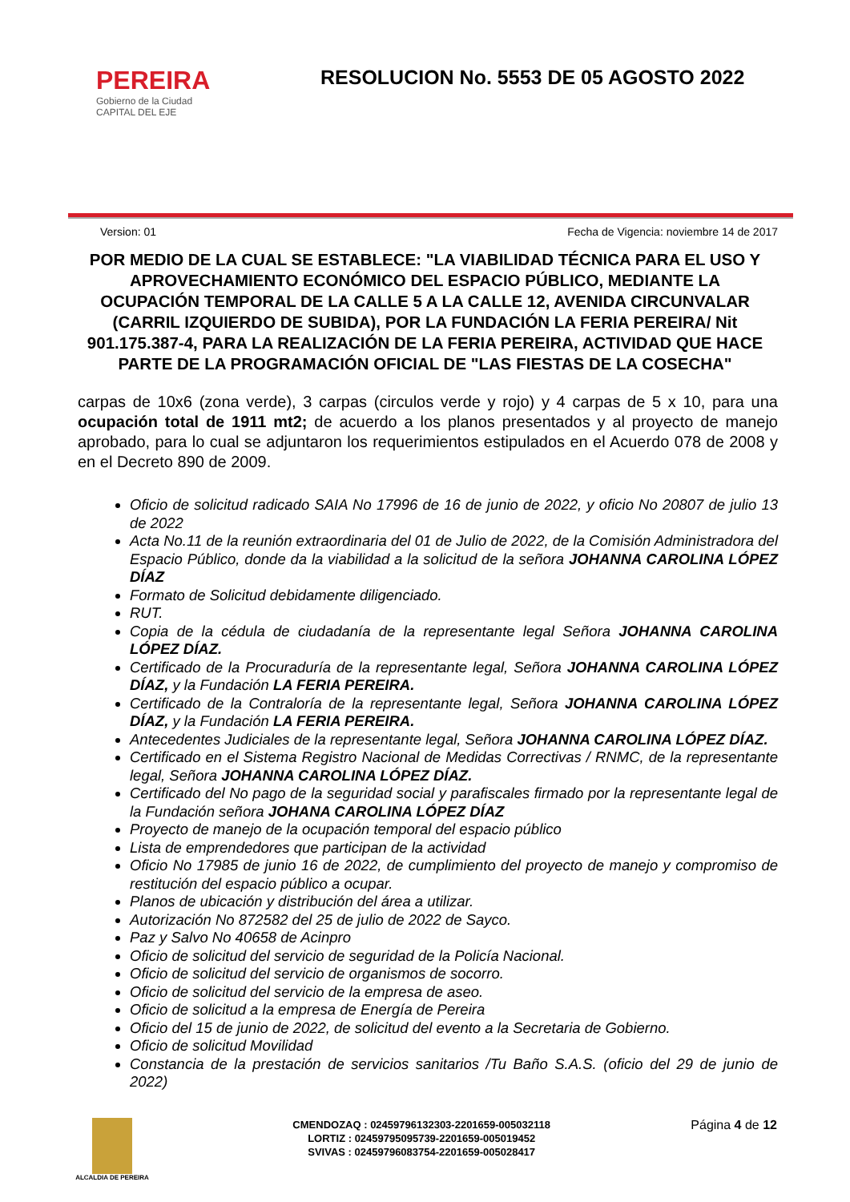PEREIRA
Gobierno de la Ciudad
CAPITAL DEL EJE
RESOLUCION No. 5553 DE 05 AGOSTO 2022
Version: 01 Fecha de Vigencia: noviembre 14 de 2017
POR MEDIO DE LA CUAL SE ESTABLECE: "LA VIABILIDAD TÉCNICA PARA EL USO Y APROVECHAMIENTO ECONÓMICO DEL ESPACIO PÚBLICO, MEDIANTE LA OCUPACIÓN TEMPORAL DE LA CALLE 5 A LA CALLE 12, AVENIDA CIRCUNVALAR (CARRIL IZQUIERDO DE SUBIDA), POR LA FUNDACIÓN LA FERIA PEREIRA/ Nit 901.175.387-4, PARA LA REALIZACIÓN DE LA FERIA PEREIRA, ACTIVIDAD QUE HACE PARTE DE LA PROGRAMACIÓN OFICIAL DE "LAS FIESTAS DE LA COSECHA"
carpas de 10x6 (zona verde), 3 carpas (circulos verde y rojo) y 4 carpas de 5 x 10, para una ocupación total de 1911 mt2; de acuerdo a los planos presentados y al proyecto de manejo aprobado, para lo cual se adjuntaron los requerimientos estipulados en el Acuerdo 078 de 2008 y en el Decreto 890 de 2009.
Oficio de solicitud radicado SAIA No 17996 de 16 de junio de 2022, y oficio No 20807 de julio 13 de 2022
Acta No.11 de la reunión extraordinaria del 01 de Julio de 2022, de la Comisión Administradora del Espacio Público, donde da la viabilidad a la solicitud de la señora JOHANNA CAROLINA LÓPEZ DÍAZ
Formato de Solicitud debidamente diligenciado.
RUT.
Copia de la cédula de ciudadanía de la representante legal Señora JOHANNA CAROLINA LÓPEZ DÍAZ.
Certificado de la Procuraduría de la representante legal, Señora JOHANNA CAROLINA LÓPEZ DÍAZ, y la Fundación LA FERIA PEREIRA.
Certificado de la Contraloría de la representante legal, Señora JOHANNA CAROLINA LÓPEZ DÍAZ, y la Fundación LA FERIA PEREIRA.
Antecedentes Judiciales de la representante legal, Señora JOHANNA CAROLINA LÓPEZ DÍAZ.
Certificado en el Sistema Registro Nacional de Medidas Correctivas / RNMC, de la representante legal, Señora JOHANNA CAROLINA LÓPEZ DÍAZ.
Certificado del No pago de la seguridad social y parafiscales firmado por la representante legal de la Fundación señora JOHANA CAROLINA LÓPEZ DÍAZ
Proyecto de manejo de la ocupación temporal del espacio público
Lista de emprendedores que participan de la actividad
Oficio No 17985 de junio 16 de 2022, de cumplimiento del proyecto de manejo y compromiso de restitución del espacio público a ocupar.
Planos de ubicación y distribución del área a utilizar.
Autorización No 872582 del 25 de julio de 2022 de Sayco.
Paz y Salvo No 40658 de Acinpro
Oficio de solicitud del servicio de seguridad de la Policía Nacional.
Oficio de solicitud del servicio de organismos de socorro.
Oficio de solicitud del servicio de la empresa de aseo.
Oficio de solicitud a la empresa de Energía de Pereira
Oficio del 15 de junio de 2022, de solicitud del evento a la Secretaria de Gobierno.
Oficio de solicitud Movilidad
Constancia de la prestación de servicios sanitarios /Tu Baño S.A.S. (oficio del 29 de junio de 2022)
ALCALDIA DE PEREIRA
CMENDOZAQ : 02459796132303-2201659-005032118
LORTIZ : 02459795095739-2201659-005019452
SVIVAS : 02459796083754-2201659-005028417
Página 4 de 12